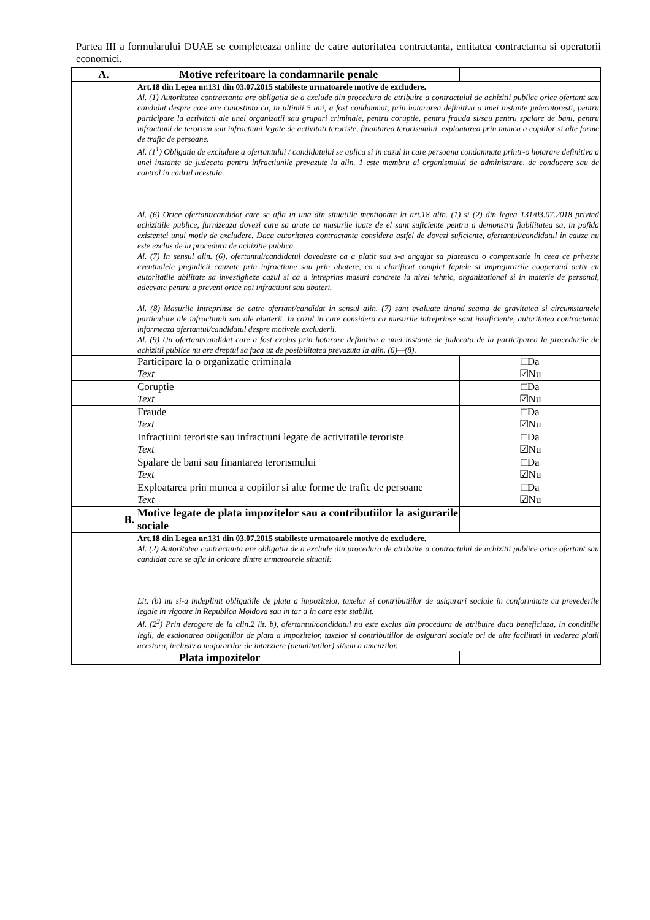Partea III a formularului DUAE se completeaza online de catre autoritatea contractanta, entitatea contractanta si operatorii economici.
| A. | Motive referitoare la condamnarile penale | |
| | Art.18 din Legea nr.131 din 03.07.2015 stabileste urmatoarele motive de excludere. Al. (1) Autoritatea contractanta are obligatia de a exclude din procedura de atribuire a contractului de achizitii publice orice ofertant sau candidat despre care are cunostinta ca, in ultimii 5 ani, a fost condamnat, prin hotararea definitiva a unei instante judecatoresti, pentru participare la activitati ale unei organizatii sau grupari criminale, pentru coruptie, pentru frauda si/sau pentru spalare de bani, pentru infractiuni de terorism sau infractiuni legate de activitati teroriste, finantarea terorismului, exploatarea prin munca a copiilor si alte forme de trafic de persoane. Al. (1<sup>1</sup>) Obligatia de excludere a ofertantului / candidatului se aplica si in cazul in care persoana condamnata printr-o hotarare definitiva a unei instante de judecata pentru infractiunile prevazute la alin. 1 este membru al organismului de administrare, de conducere sau de control in cadrul acestuia. Al. (6) Orice ofertant/candidat care se afla in una din situatiile mentionate la art.18 alin. (1) si (2) din legea 131/03.07.2018 privind achizitiile publice, furnizeaza dovezi care sa arate ca masurile luate de el sant suficiente pentru a demonstra fiabilitatea sa, in pofida existentei unui motiv de excludere. Daca autoritatea contractanta considera astfel de dovezi suficiente, ofertantul/candidatul in cauza nu este exclus de la procedura de achizitie publica. Al. (7) In sensul alin. (6), ofertantul/candidatul dovedeste ca a platit sau s-a angajat sa plateasca o compensatie in ceea ce priveste eventualele prejudicii cauzate prin infractiune sau prin abatere, ca a clarificat complet faptele si imprejurarile cooperand activ cu autoritatile abilitate sa investigheze cazul si ca a intreprins masuri concrete la nivel tehnic, organizational si in materie de personal, adecvate pentru a preveni orice noi infractiuni sau abateri. Al. (8) Masurile intreprinse de catre ofertant/candidat in sensul alin. (7) sant evaluate tinand seama de gravitatea si circumstantele particulare ale infractiunii sau ale abaterii. In cazul in care considera ca masurile intreprinse sant insuficiente, autoritatea contractanta informeaza ofertantul/candidatul despre motivele excluderii. Al. (9) Un ofertant/candidat care a fost exclus prin hotarare definitiva a unei instante de judecata de la participarea la procedurile de achizitii publice nu are dreptul sa faca uz de posibilitatea prevazuta la alin. (6)—(8). | |
| | Participare la o organizatie criminala Text | □Da ☑Nu |
| | Coruptie Text | □Da ☑Nu |
| | Fraude Text | □Da ☑Nu |
| | Infractiuni teroriste sau infractiuni legate de activitatile teroriste Text | □Da ☑Nu |
| | Spalare de bani sau finantarea terorismului Text | □Da ☑Nu |
| | Exploatarea prin munca a copiilor si alte forme de trafic de persoane Text | □Da ☑Nu |
| B. | Motive legate de plata impozitelor sau a contributiilor la asigurarile sociale | |
| | Art.18 din Legea nr.131 din 03.07.2015 stabileste urmatoarele motive de excludere. Al. (2) Autoritatea contractanta are obligatia de a exclude din procedura de atribuire a contractului de achizitii publice orice ofertant sau candidat care se afla in oricare dintre urmatoarele situatii: Lit. (b) nu si-a indeplinit obligatiile de plata a impozitelor, taxelor si contributiilor de asigurari sociale in conformitate cu prevederile legale in vigoare in Republica Moldova sau in tar a in care este stabilit. Al. (2<sup>2</sup>) Prin derogare de la alin.2 lit. b), ofertantul/candidatul nu este exclus din procedura de atribuire daca beneficiaza, in conditiile legii, de esalonarea obligatiilor de plata a impozitelor, taxelor si contributiilor de asigurari sociale ori de alte facilitati in vederea platii acestora, inclusiv a majorarilor de intarziere (penalitatilor) si/sau a amenzilor. | |
| | Plata impozitelor | |